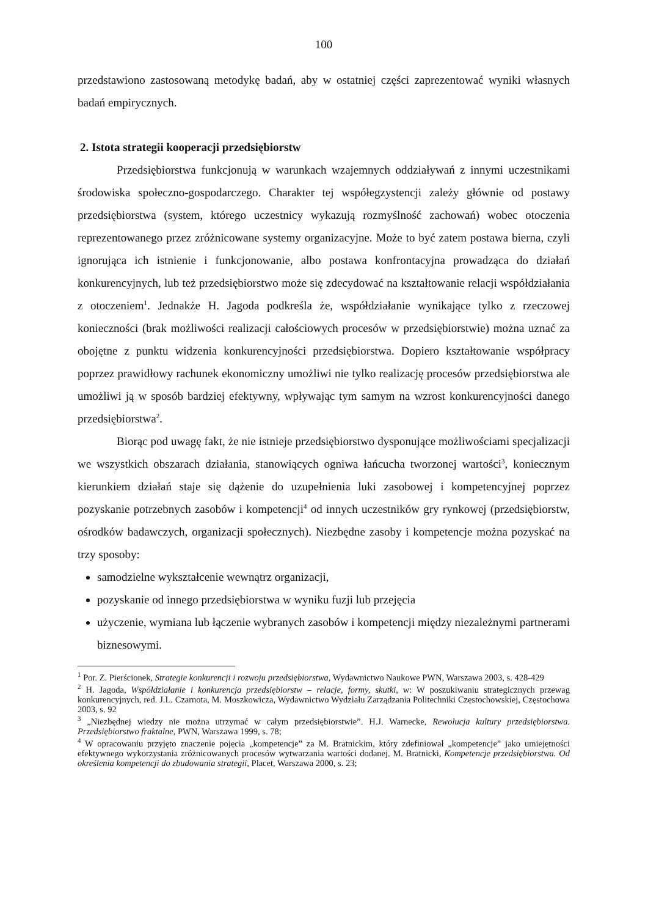100
przedstawiono zastosowaną metodykę badań, aby w ostatniej części zaprezentować wyniki własnych badań empirycznych.
2. Istota strategii kooperacji przedsiębiorstw
Przedsiębiorstwa funkcjonują w warunkach wzajemnych oddziaływań z innymi uczestnikami środowiska społeczno-gospodarczego. Charakter tej współegzystencji zależy głównie od postawy przedsiębiorstwa (system, którego uczestnicy wykazują rozmyślność zachowań) wobec otoczenia reprezentowanego przez zróżnicowane systemy organizacyjne. Może to być zatem postawa bierna, czyli ignorująca ich istnienie i funkcjonowanie, albo postawa konfrontacyjna prowadząca do działań konkurencyjnych, lub też przedsiębiorstwo może się zdecydować na kształtowanie relacji współdziałania z otoczeniem<sup>1</sup>. Jednakże H. Jagoda podkreśla że, współdziałanie wynikające tylko z rzeczowej konieczności (brak możliwości realizacji całościowych procesów w przedsiębiorstwie) można uznać za obojętne z punktu widzenia konkurencyjności przedsiębiorstwa. Dopiero kształtowanie współpracy poprzez prawidłowy rachunek ekonomiczny umożliwi nie tylko realizację procesów przedsiębiorstwa ale umożliwi ją w sposób bardziej efektywny, wpływając tym samym na wzrost konkurencyjności danego przedsiębiorstwa<sup>2</sup>.
Biorąc pod uwagę fakt, że nie istnieje przedsiębiorstwo dysponujące możliwościami specjalizacji we wszystkich obszarach działania, stanowiących ogniwa łańcucha tworzonej wartości<sup>3</sup>, koniecznym kierunkiem działań staje się dążenie do uzupełnienia luki zasobowej i kompetencyjnej poprzez pozyskanie potrzebnych zasobów i kompetencji<sup>4</sup> od innych uczestników gry rynkowej (przedsiębiorstw, ośrodków badawczych, organizacji społecznych). Niezbędne zasoby i kompetencje można pozyskać na trzy sposoby:
samodzielne wykształcenie wewnątrz organizacji,
pozyskanie od innego przedsiębiorstwa w wyniku fuzji lub przejęcia
użyczenie, wymiana lub łączenie wybranych zasobów i kompetencji między niezależnymi partnerami biznesowymi.
<sup>1</sup> Por. Z. Pierścionek, Strategie konkurencji i rozwoju przedsiębiorstwa, Wydawnictwo Naukowe PWN, Warszawa 2003, s. 428-429
<sup>2</sup> H. Jagoda, Współdziałanie i konkurencja przedsiębiorstw – relacje, formy, skutki, w: W poszukiwaniu strategicznych przewag konkurencyjnych, red. J.L. Czarnota, M. Moszkowicza, Wydawnictwo Wydziału Zarządzania Politechniki Częstochowskiej, Częstochowa 2003, s. 92
<sup>3</sup> „Niezbędnej wiedzy nie można utrzymać w całym przedsiębiorstwie”. H.J. Warnecke, Rewolucja kultury przedsiębiorstwa. Przedsiębiorstwo fraktalne, PWN, Warszawa 1999, s. 78;
<sup>4</sup> W opracowaniu przyjęto znaczenie pojęcia „kompetencje” za M. Bratnickim, który zdefiniował „kompetencje” jako umiejętności efektywnego wykorzystania zróżnicowanych procesów wytwarzania wartości dodanej. M. Bratnicki, Kompetencje przedsiębiorstwa. Od określenia kompetencji do zbudowania strategii, Placet, Warszawa 2000, s. 23;